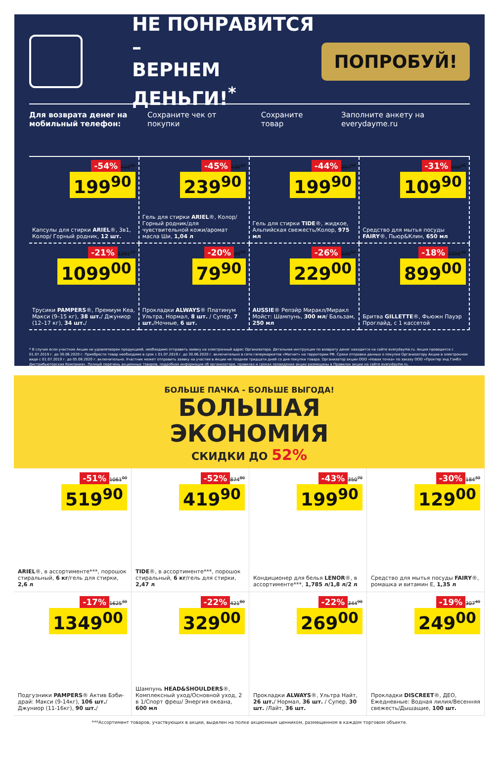НЕ ПОНРАВИТСЯ –
ВЕРНЕМ ДЕНЬГИ!<sup>*</sup>
ПОПРОБУЙ!
Для возврата денег на мобильный телефон: Сохраните чек от покупки Сохраните товар Заполните анкету на everydayme.ru
-54% 434<sup>60</sup>
199<sup>90</sup>
Капсулы для стирки ARIEL®, 3в1, Колор/ Горный родник, 12 шт.
-45% 436<sup>20</sup>
239<sup>90</sup>
Гель для стирки ARIEL®, Колор/ Горный родник/для чувствительной кожи/аромат масла Ши, 1,04 л
-44% 357<sup>00</sup>
199<sup>90</sup>
Гель для стирки TIDE®, жидкое, Альпийская свежесть/Колор, 975 мл
-31% 159<sup>30</sup>
109<sup>90</sup>
Средство для мытья посуды FAIRY®, Пьюр&Клин, 650 мл
-21% 1391<sup>10</sup>
1099<sup>00</sup>
Трусики PAMPERS®, Премиум Кеа, Макси (9–15 кг), 38 шт./ Джуниор (12–17 кг), 34 шт./
-20% 99<sup>90</sup>
79<sup>90</sup>
Прокладки ALWAYS® Платинум Ультра, Нормал, 8 шт. / Супер, 7 шт./Ночные, 6 шт.
-26% 309<sup>50</sup>
229<sup>00</sup>
AUSSIE® Репэйр Миракл/Миракл Мойст: Шампунь, 300 мл/ Бальзам, 250 мл
-18% 1096<sup>30</sup>
899<sup>00</sup>
Бритва GILLETTE®, Фьюжн Пауэр Проглайд, с 1 кассетой
* В случае если участник Акции не удовлетворен продукцией, необходимо отправить заявку на электронный адрес Организатора. Детальная инструкция по возврату денег находится на сайте everydayme.ru. Акция проводится с 01.07.2019 г. до 30.06.2020 г. Приобрести товар необходимо в срок с 01.07.2019 г. до 30.06.2020 г. включительно в сети гипермаркетов «Магнит» на территории РФ. Сроки отправки данных о покупке Организатору Акции в электронном виде с 01.07.2019 г. до 05.06.2020 г. включительно. Участник может отправить заявку на участие в Акции не позднее тридцати дней со дня покупки товара. Организатор акции ООО «Новая точка» по заказу ООО «Проктер энд Гэмбл Дистрибьюторская Компания». Полный перечень акционных товаров, подробная информация об организаторе, правилах и сроках проведения акции размещены в Правилах акции на сайте everydayme.ru.
БОЛЬШЕ ПАЧКА - БОЛЬШЕ ВЫГОДА!
БОЛЬШАЯ
ЭКОНОМИЯ
СКИДКИ ДО 52%
-51% 1061<sup>00</sup>
519<sup>90</sup>
ARIEL®, в ассортименте***, порошок стиральный, 6 кг/гель для стирки, 2,6 л
-52% 874<sup>80</sup>
419<sup>90</sup>
TIDE®, в ассортименте***, порошок стиральный, 6 кг/гель для стирки, 2,47 л
-43% 350<sup>70</sup>
199<sup>90</sup>
Кондиционер для белья LENOR®, в ассортименте***, 1,785 л/1,8 л/2 л
-30% 184<sup>30</sup>
129<sup>00</sup>
Средство для мытья посуды FAIRY®, ромашка и витамин Е, 1,35 л
-17% 1625<sup>30</sup>
1349<sup>00</sup>
Подгузники PAMPERS® Актив Бэби-драй: Макси (9-14кг), 106 шт./Джуниор (11-16кг), 90 шт./
-22% 421<sup>80</sup>
329<sup>00</sup>
Шампунь HEAD&SHOULDERS®, Комплексный уход/Основной уход, 2 в 1/Спорт фреш/ Энергия океана, 600 мл
-22% 344<sup>90</sup>
269<sup>00</sup>
Прокладки ALWAYS®, Ультра Найт, 26 шт./ Нормал, 36 шт. / Супер, 30 шт. /Лайт, 36 шт.
-19% 307<sup>40</sup>
249<sup>00</sup>
Прокладки DISCREET®, ДЕО, Ежедневные: Водная лилия/Весенняя свежесть/Дышащие, 100 шт.
***Ассортимент товаров, участвующих в акции, выделен на полке акционным ценником, размещенном в каждом торговом объекте.